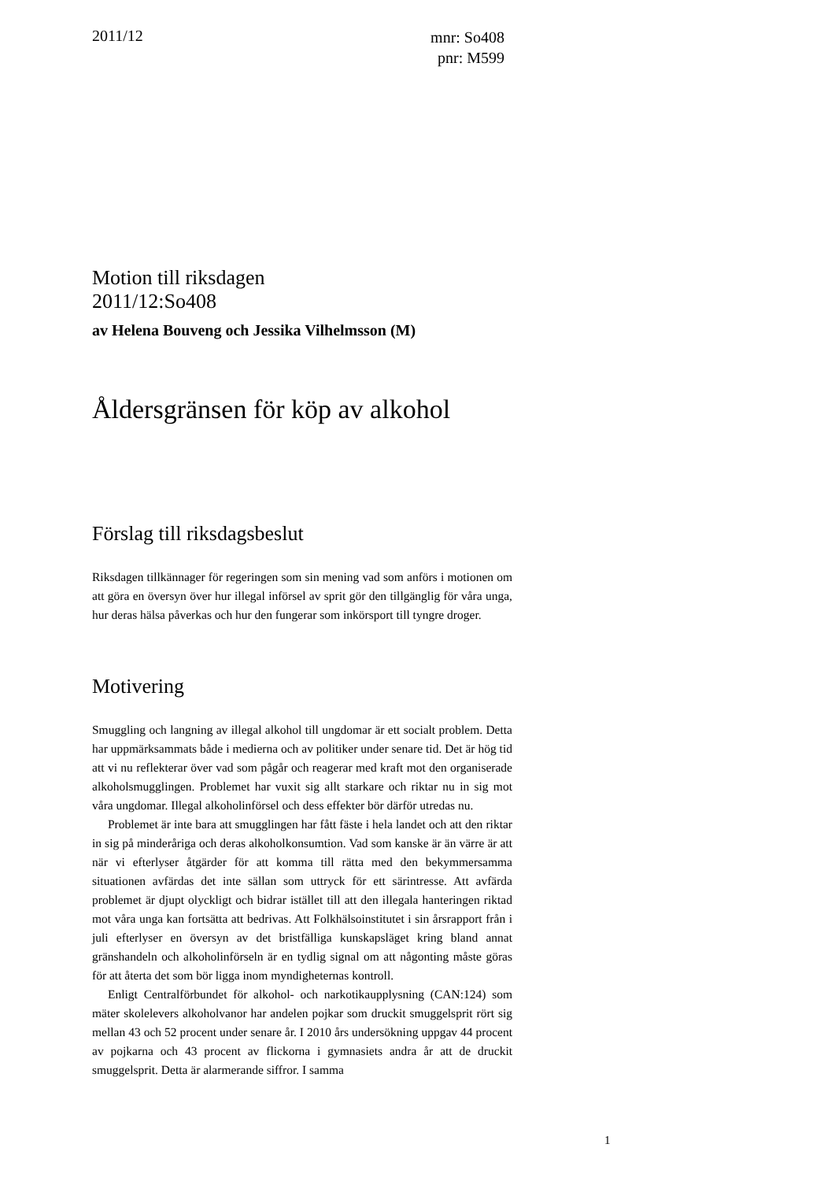2011/12
mnr: So408
pnr: M599
Motion till riksdagen
2011/12:So408
av Helena Bouveng och Jessika Vilhelmsson (M)
Åldersgränsen för köp av alkohol
Förslag till riksdagsbeslut
Riksdagen tillkännager för regeringen som sin mening vad som anförs i motionen om att göra en översyn över hur illegal införsel av sprit gör den tillgänglig för våra unga, hur deras hälsa påverkas och hur den fungerar som inkörsport till tyngre droger.
Motivering
Smuggling och langning av illegal alkohol till ungdomar är ett socialt problem. Detta har uppmärksammats både i medierna och av politiker under senare tid. Det är hög tid att vi nu reflekterar över vad som pågår och reagerar med kraft mot den organiserade alkoholsmugglingen. Problemet har vuxit sig allt starkare och riktar nu in sig mot våra ungdomar. Illegal alkoholinförsel och dess effekter bör därför utredas nu.
Problemet är inte bara att smugglingen har fått fäste i hela landet och att den riktar in sig på minderåriga och deras alkoholkonsumtion. Vad som kanske är än värre är att när vi efterlyser åtgärder för att komma till rätta med den bekymmersamma situationen avfärdas det inte sällan som uttryck för ett särintresse. Att avfärda problemet är djupt olyckligt och bidrar istället till att den illegala hanteringen riktad mot våra unga kan fortsätta att bedrivas. Att Folkhälsoinstitutet i sin årsrapport från i juli efterlyser en översyn av det bristfälliga kunskapsläget kring bland annat gränshandeln och alkoholinförseln är en tydlig signal om att någonting måste göras för att återta det som bör ligga inom myndigheternas kontroll.
Enligt Centralförbundet för alkohol- och narkotikaupplysning (CAN:124) som mäter skolelevers alkoholvanor har andelen pojkar som druckit smuggelsprit rört sig mellan 43 och 52 procent under senare år. I 2010 års undersökning uppgav 44 procent av pojkarna och 43 procent av flickorna i gymnasiets andra år att de druckit smuggelsprit. Detta är alarmerande siffror. I samma
1